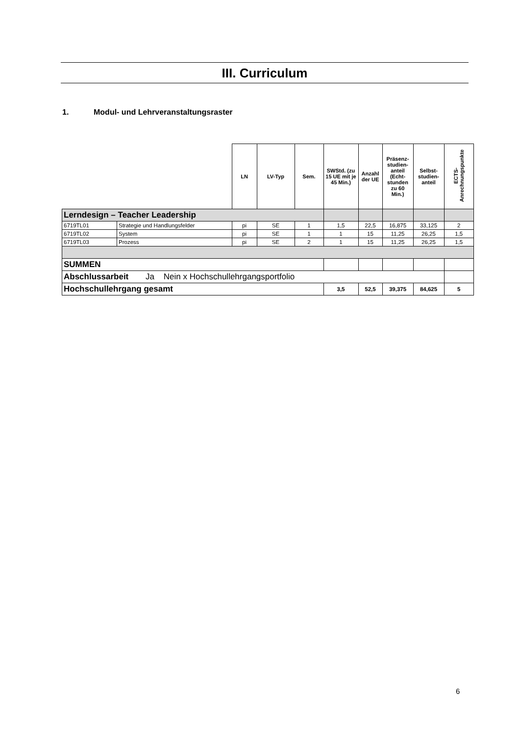III. Curriculum
1. Modul- und Lehrveranstaltungsraster
| | | LN | LV-Typ | Sem. | SWStd. (zu 15 UE mit je 45 Min.) | Anzahl der UE | Präsenz-studien-anteil (Echt-stunden zu 60 Min.) | Selbst-studien-anteil | ECTS-Anrechnungspunkte |
| --- | --- | --- | --- | --- | --- | --- | --- | --- | --- |
| Lerndesign – Teacher Leadership | | | | | | | | | |
| 6719TL01 | Strategie und Handlungsfelder | pi | SE | 1 | 1,5 | 22,5 | 16,875 | 33,125 | 2 |
| 6719TL02 | System | pi | SE | 1 | 1 | 15 | 11,25 | 26,25 | 1,5 |
| 6719TL03 | Prozess | pi | SE | 2 | 1 | 15 | 11,25 | 26,25 | 1,5 |
| SUMMEN | | | | | | | | | |
| Abschlussarbeit Ja Nein x Hochschullehrgangsportfolio | | | | | | | | | |
| Hochschullehrgang gesamt | | | | | 3,5 | 52,5 | 39,375 | 84,625 | 5 |
6